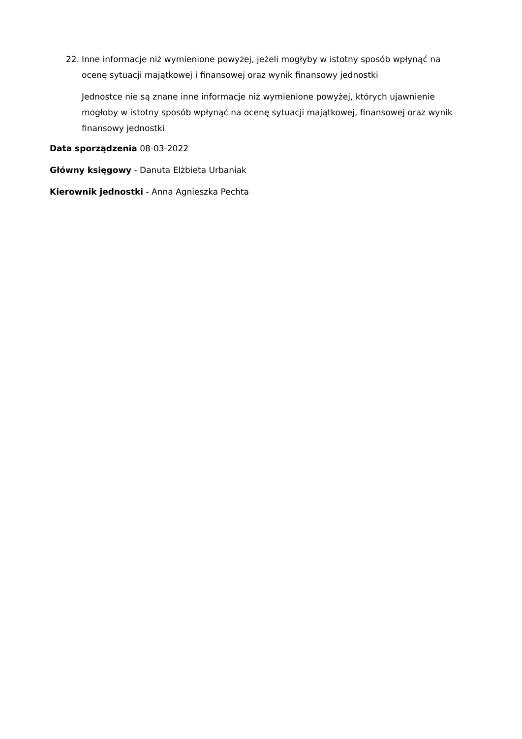22. Inne informacje niż wymienione powyżej, jeżeli mogłyby w istotny sposób wpłynąć na ocenę sytuacji majątkowej i finansowej oraz wynik finansowy jednostki
Jednostce nie są znane inne informacje niż wymienione powyżej, których ujawnienie mogłoby w istotny sposób wpłynąć na ocenę sytuacji majątkowej, finansowej oraz wynik finansowy jednostki
Data sporządzenia 08-03-2022
Główny księgowy - Danuta Elżbieta Urbaniak
Kierownik jednostki - Anna Agnieszka Pechta